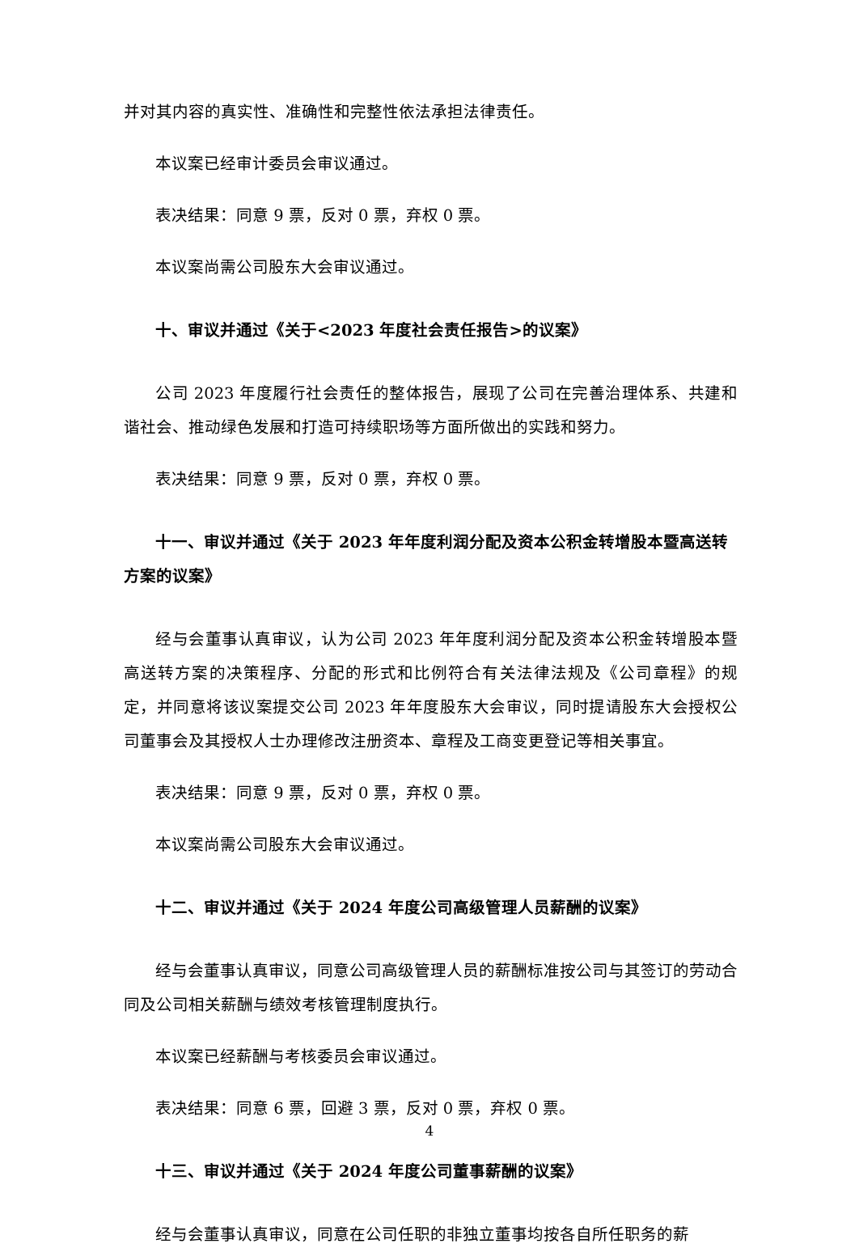并对其内容的真实性、准确性和完整性依法承担法律责任。
本议案已经审计委员会审议通过。
表决结果：同意 9 票，反对 0 票，弃权 0 票。
本议案尚需公司股东大会审议通过。
十、审议并通过《关于<2023 年度社会责任报告>的议案》
公司 2023 年度履行社会责任的整体报告，展现了公司在完善治理体系、共建和谐社会、推动绿色发展和打造可持续职场等方面所做出的实践和努力。
表决结果：同意 9 票，反对 0 票，弃权 0 票。
十一、审议并通过《关于 2023 年年度利润分配及资本公积金转增股本暨高送转方案的议案》
经与会董事认真审议，认为公司 2023 年年度利润分配及资本公积金转增股本暨高送转方案的决策程序、分配的形式和比例符合有关法律法规及《公司章程》的规定，并同意将该议案提交公司 2023 年年度股东大会审议，同时提请股东大会授权公司董事会及其授权人士办理修改注册资本、章程及工商变更登记等相关事宜。
表决结果：同意 9 票，反对 0 票，弃权 0 票。
本议案尚需公司股东大会审议通过。
十二、审议并通过《关于 2024 年度公司高级管理人员薪酬的议案》
经与会董事认真审议，同意公司高级管理人员的薪酬标准按公司与其签订的劳动合同及公司相关薪酬与绩效考核管理制度执行。
本议案已经薪酬与考核委员会审议通过。
表决结果：同意 6 票，回避 3 票，反对 0 票，弃权 0 票。
十三、审议并通过《关于 2024 年度公司董事薪酬的议案》
经与会董事认真审议，同意在公司任职的非独立董事均按各自所任职务的薪
4